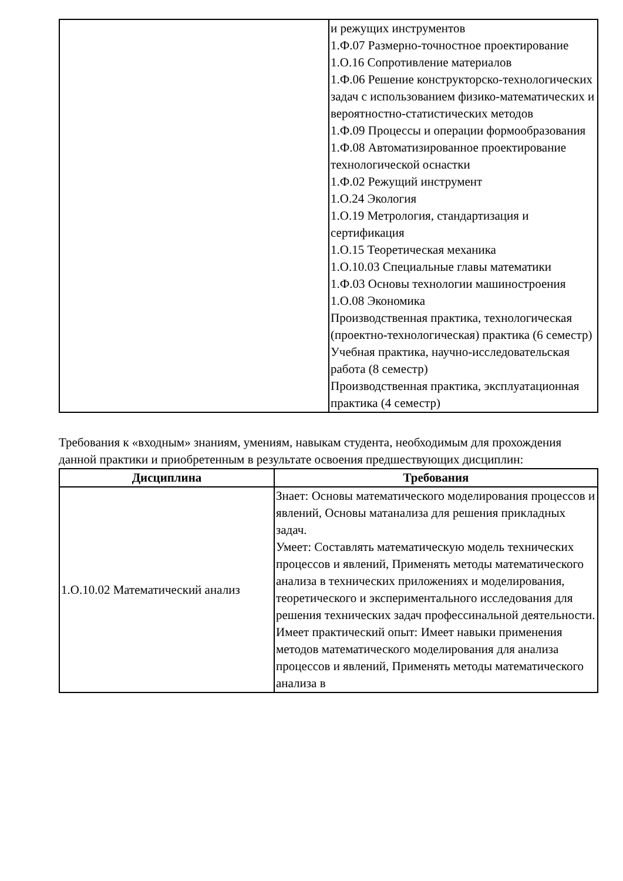| | и режущих инструментов 1.Ф.07 Размерно-точностное проектирование 1.О.16 Сопротивление материалов 1.Ф.06 Решение конструкторско-технологических задач с использованием физико-математических и вероятностно-статистических методов 1.Ф.09 Процессы и операции формообразования 1.Ф.08 Автоматизированное проектирование технологической оснастки 1.Ф.02 Режущий инструмент 1.О.24 Экология 1.О.19 Метрология, стандартизация и сертификация 1.О.15 Теоретическая механика 1.О.10.03 Специальные главы математики 1.Ф.03 Основы технологии машиностроения 1.О.08 Экономика Производственная практика, технологическая (проектно-технологическая) практика (6 семестр) Учебная практика, научно-исследовательская работа (8 семестр) Производственная практика, эксплуатационная практика (4 семестр) |
Требования к «входным» знаниям, умениям, навыкам студента, необходимым для прохождения данной практики и приобретенным в результате освоения предшествующих дисциплин:
| Дисциплина | Требования |
| --- | --- |
| 1.О.10.02 Математический анализ | Знает: Основы математического моделирования процессов и явлений, Основы матанализа для решения прикладных задач. Умеет: Составлять математическую модель технических процессов и явлений, Применять методы математического анализа в технических приложениях и моделирования, теоретического и экспериментального исследования для решения технических задач профессинальной деятельности. Имеет практический опыт: Имеет навыки применения методов математического моделирования для анализа процессов и явлений, Применять методы математического анализа в |